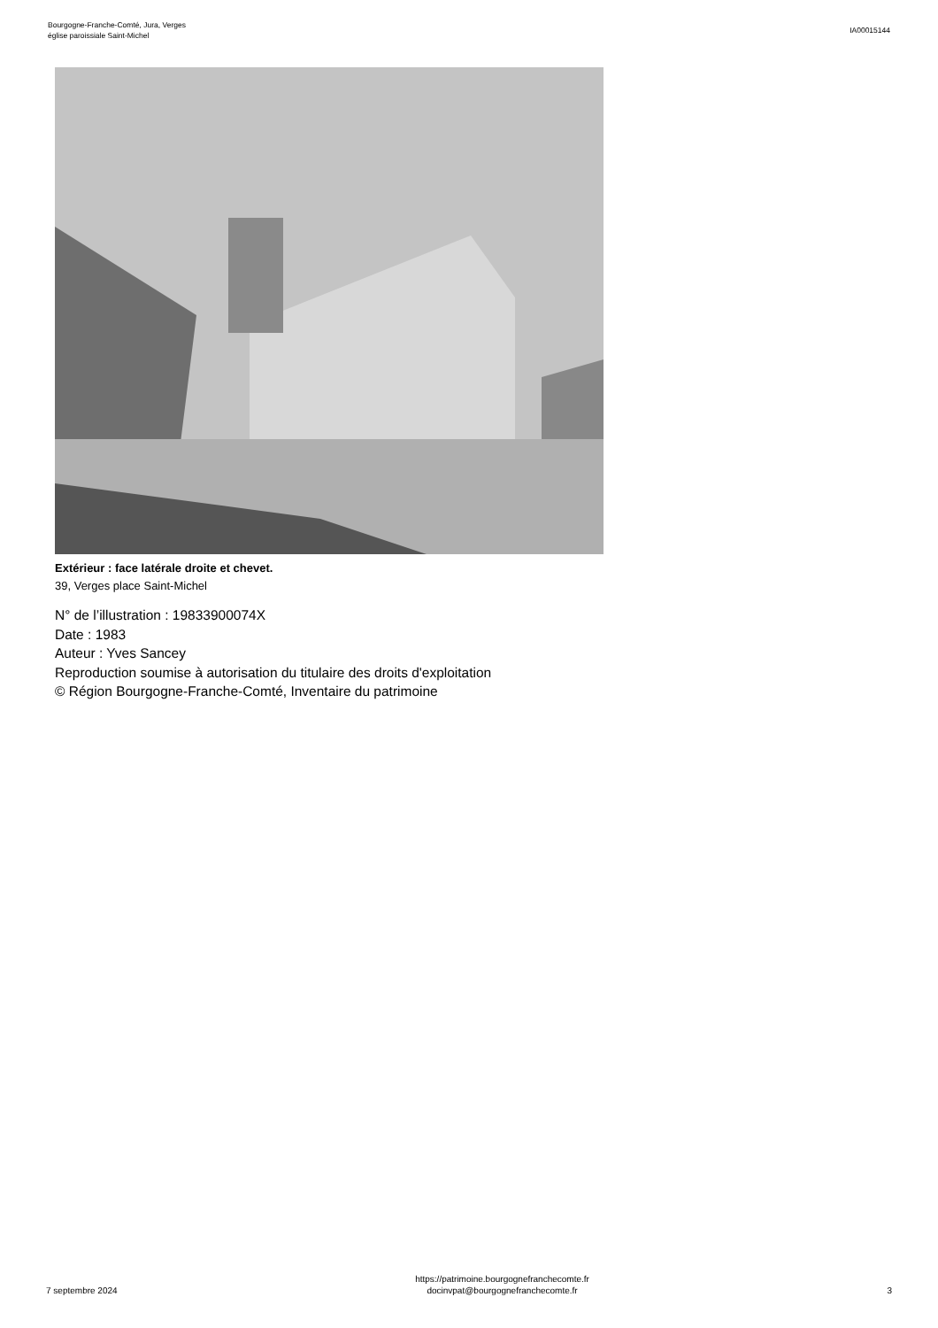Bourgogne-Franche-Comté, Jura, Verges
église paroissiale Saint-Michel
IA00015144
Extérieur : face latérale droite et chevet.
39, Verges place Saint-Michel
N° de l’illustration : 19833900074X
Date : 1983
Auteur : Yves Sancey
Reproduction soumise à autorisation du titulaire des droits d'exploitation
© Région Bourgogne-Franche-Comté, Inventaire du patrimoine
7 septembre 2024
https://patrimoine.bourgognefranchecomte.fr
docinvpat@bourgognefranchecomte.fr
3